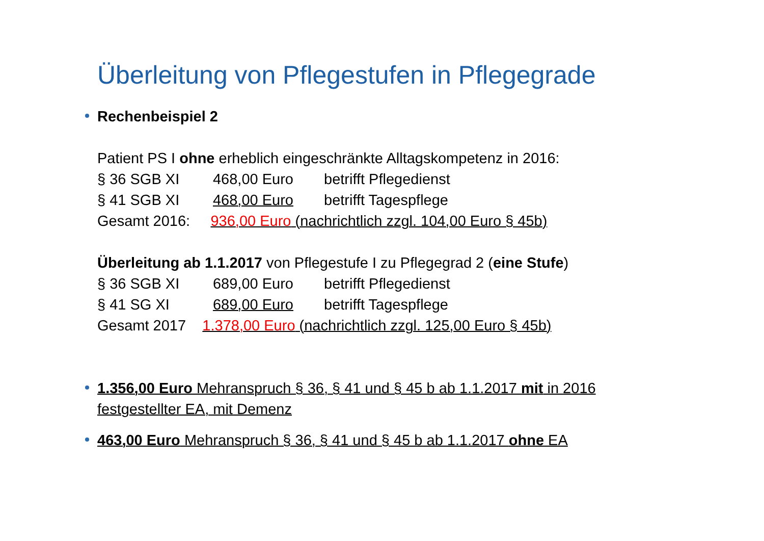Überleitung von Pflegestufen in Pflegegrade
Rechenbeispiel 2
Patient PS I ohne erheblich eingeschränkte Alltagskompetenz in 2016:
§ 36 SGB XI 468,00 Euro betrifft Pflegedienst
§ 41 SGB XI 468,00 Euro betrifft Tagespflege
Gesamt 2016: 936,00 Euro (nachrichtlich zzgl. 104,00 Euro § 45b)
Überleitung ab 1.1.2017 von Pflegestufe I zu Pflegegrad 2 (eine Stufe)
§ 36 SGB XI 689,00 Euro betrifft Pflegedienst
§ 41 SG XI 689,00 Euro betrifft Tagespflege
Gesamt 2017 1.378,00 Euro (nachrichtlich zzgl. 125,00 Euro § 45b)
1.356,00 Euro Mehranspruch § 36, § 41 und § 45 b ab 1.1.2017 mit in 2016 festgestellter EA, mit Demenz
463,00 Euro Mehranspruch § 36, § 41 und § 45 b ab 1.1.2017 ohne EA